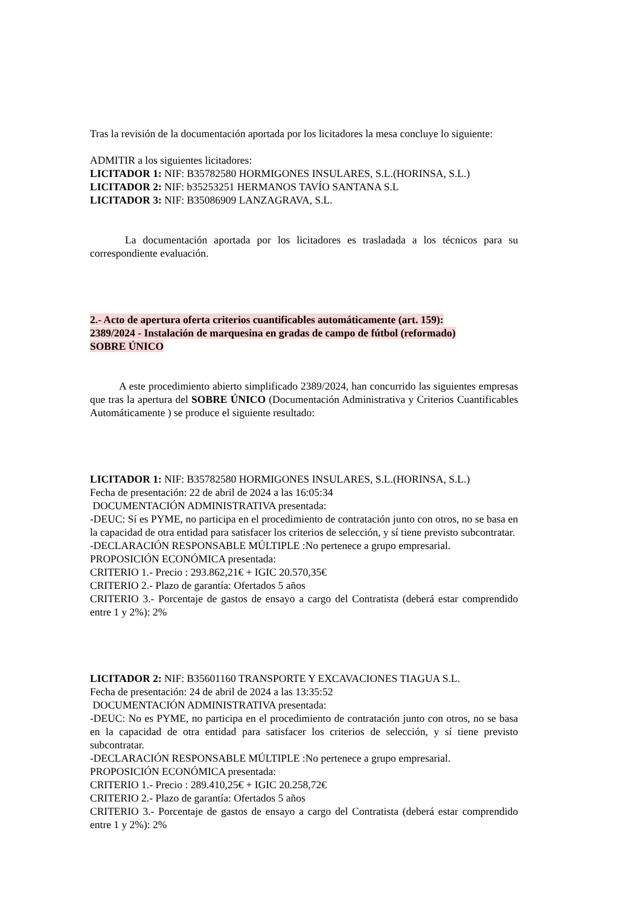Tras la revisión de la documentación aportada por los licitadores la mesa concluye lo siguiente:
ADMITIR a los siguientes licitadores:
LICITADOR 1: NIF: B35782580 HORMIGONES INSULARES, S.L.(HORINSA, S.L.)
LICITADOR 2: NIF: b35253251 HERMANOS TAVÍO SANTANA S.L
LICITADOR 3: NIF: B35086909 LANZAGRAVA, S.L.
La documentación aportada por los licitadores es trasladada a los técnicos para su correspondiente evaluación.
2.- Acto de apertura oferta criterios cuantificables automáticamente (art. 159):
2389/2024 - Instalación de marquesina en gradas de campo de fútbol (reformado)
SOBRE ÚNICO
A este procedimiento abierto simplificado 2389/2024, han concurrido las siguientes empresas que tras la apertura del SOBRE ÚNICO (Documentación Administrativa y Criterios Cuantificables Automáticamente ) se produce el siguiente resultado:
LICITADOR 1: NIF: B35782580 HORMIGONES INSULARES, S.L.(HORINSA, S.L.)
Fecha de presentación: 22 de abril de 2024 a las 16:05:34
DOCUMENTACIÓN ADMINISTRATIVA presentada:
-DEUC: Sí es PYME, no participa en el procedimiento de contratación junto con otros, no se basa en la capacidad de otra entidad para satisfacer los criterios de selección, y sí tiene previsto subcontratar.
-DECLARACIÓN RESPONSABLE MÚLTIPLE :No pertenece a grupo empresarial.
PROPOSICIÓN ECONÓMICA presentada:
CRITERIO 1.- Precio : 293.862,21€ + IGIC 20.570,35€
CRITERIO 2.- Plazo de garantía: Ofertados 5 años
CRITERIO 3.- Porcentaje de gastos de ensayo a cargo del Contratista (deberá estar comprendido entre 1 y 2%): 2%
LICITADOR 2: NIF: B35601160 TRANSPORTE Y EXCAVACIONES TIAGUA S.L.
Fecha de presentación: 24 de abril de 2024 a las 13:35:52
DOCUMENTACIÓN ADMINISTRATIVA presentada:
-DEUC: No es PYME, no participa en el procedimiento de contratación junto con otros, no se basa en la capacidad de otra entidad para satisfacer los criterios de selección, y sí tiene previsto subcontratar.
-DECLARACIÓN RESPONSABLE MÚLTIPLE :No pertenece a grupo empresarial.
PROPOSICIÓN ECONÓMICA presentada:
CRITERIO 1.- Precio : 289.410,25€ + IGIC 20.258,72€
CRITERIO 2.- Plazo de garantía: Ofertados 5 años
CRITERIO 3.- Porcentaje de gastos de ensayo a cargo del Contratista (deberá estar comprendido entre 1 y 2%): 2%